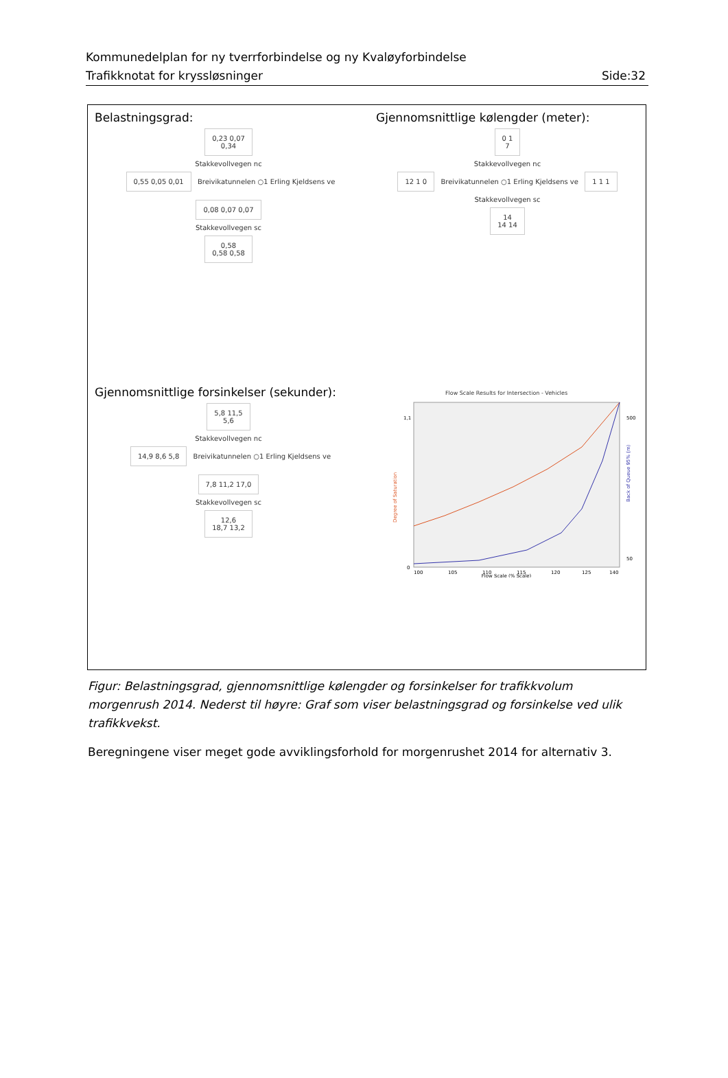Kommunedelplan for ny tverrforbindelse og ny Kvaløyforbindelse
Trafikknotat for kryssløsninger
Side:32
Belastningsgrad:
0,23 0,07
0,34
Stakkevollvegen nc
0,55 0,05 0,01 Breivikatunnelen ○1 Erling Kjeldsens ve 0,08 0,07 0,07
Stakkevollvegen sc
0,58
0,58 0,58
Gjennomsnittlige kølengder (meter):
0 1
7
Stakkevollvegen nc
12 1 0 Breivikatunnelen ○1 Erling Kjeldsens ve 1 1 1
Stakkevollvegen sc
14
14 14
Gjennomsnittlige forsinkelser (sekunder):
5,8 11,5
5,6
Stakkevollvegen nc
14,9 8,6 5,8 Breivikatunnelen ○1 Erling Kjeldsens ve 7,8 11,2 17,0
Stakkevollvegen sc
12,6
18,7 13,2
Flow Scale Results for Intersection - Vehicles
Degree of Saturation
Back of Queue 95% (m)
0
1,1
500
50
100
105
110
115
120
125
140
Flow Scale (% Scale)
Figur: Belastningsgrad, gjennomsnittlige kølengder og forsinkelser for trafikkvolum morgenrush 2014. Nederst til høyre: Graf som viser belastningsgrad og forsinkelse ved ulik trafikkvekst.
Beregningene viser meget gode avviklingsforhold for morgenrushet 2014 for alternativ 3.